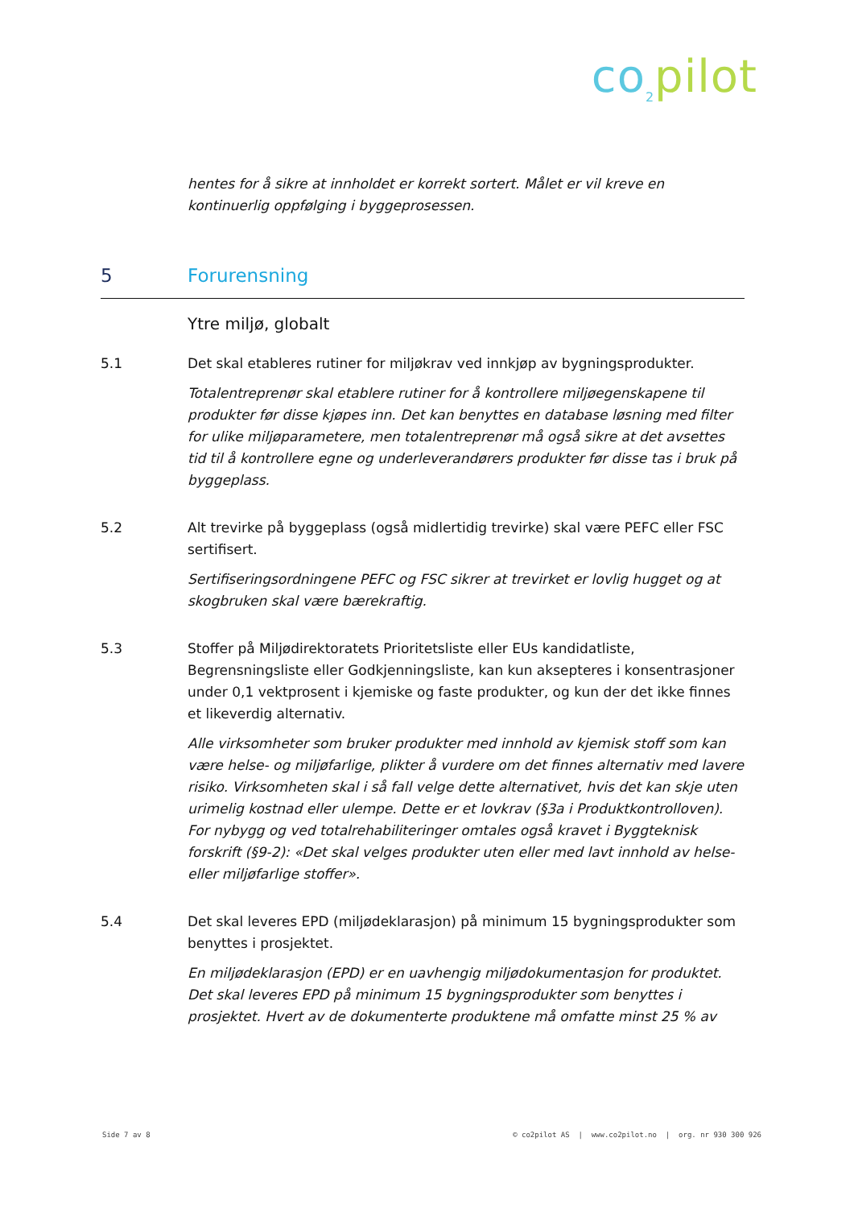co<sub>2</sub>pilot
hentes for å sikre at innholdet er korrekt sortert. Målet er vil kreve en kontinuerlig oppfølging i byggeprosessen.
5 Forurensning
Ytre miljø, globalt
5.1 Det skal etableres rutiner for miljøkrav ved innkjøp av bygningsprodukter.
Totalentreprenør skal etablere rutiner for å kontrollere miljøegenskapene til produkter før disse kjøpes inn. Det kan benyttes en database løsning med filter for ulike miljøparametere, men totalentreprenør må også sikre at det avsettes tid til å kontrollere egne og underleverandørers produkter før disse tas i bruk på byggeplass.
5.2 Alt trevirke på byggeplass (også midlertidig trevirke) skal være PEFC eller FSC sertifisert.
Sertifiseringsordningene PEFC og FSC sikrer at trevirket er lovlig hugget og at skogbruken skal være bærekraftig.
5.3 Stoffer på Miljødirektoratets Prioritetsliste eller EUs kandidatliste, Begrensningsliste eller Godkjenningsliste, kan kun aksepteres i konsentrasjoner under 0,1 vektprosent i kjemiske og faste produkter, og kun der det ikke finnes et likeverdig alternativ.
Alle virksomheter som bruker produkter med innhold av kjemisk stoff som kan være helse- og miljøfarlige, plikter å vurdere om det finnes alternativ med lavere risiko. Virksomheten skal i så fall velge dette alternativet, hvis det kan skje uten urimelig kostnad eller ulempe. Dette er et lovkrav (§3a i Produktkontrolloven). For nybygg og ved totalrehabiliteringer omtales også kravet i Byggteknisk forskrift (§9-2): «Det skal velges produkter uten eller med lavt innhold av helse- eller miljøfarlige stoffer».
5.4 Det skal leveres EPD (miljødeklarasjon) på minimum 15 bygningsprodukter som benyttes i prosjektet.
En miljødeklarasjon (EPD) er en uavhengig miljødokumentasjon for produktet. Det skal leveres EPD på minimum 15 bygningsprodukter som benyttes i prosjektet. Hvert av de dokumenterte produktene må omfatte minst 25 % av
Side 7 av 8 © co2pilot AS | www.co2pilot.no | org. nr 930 300 926